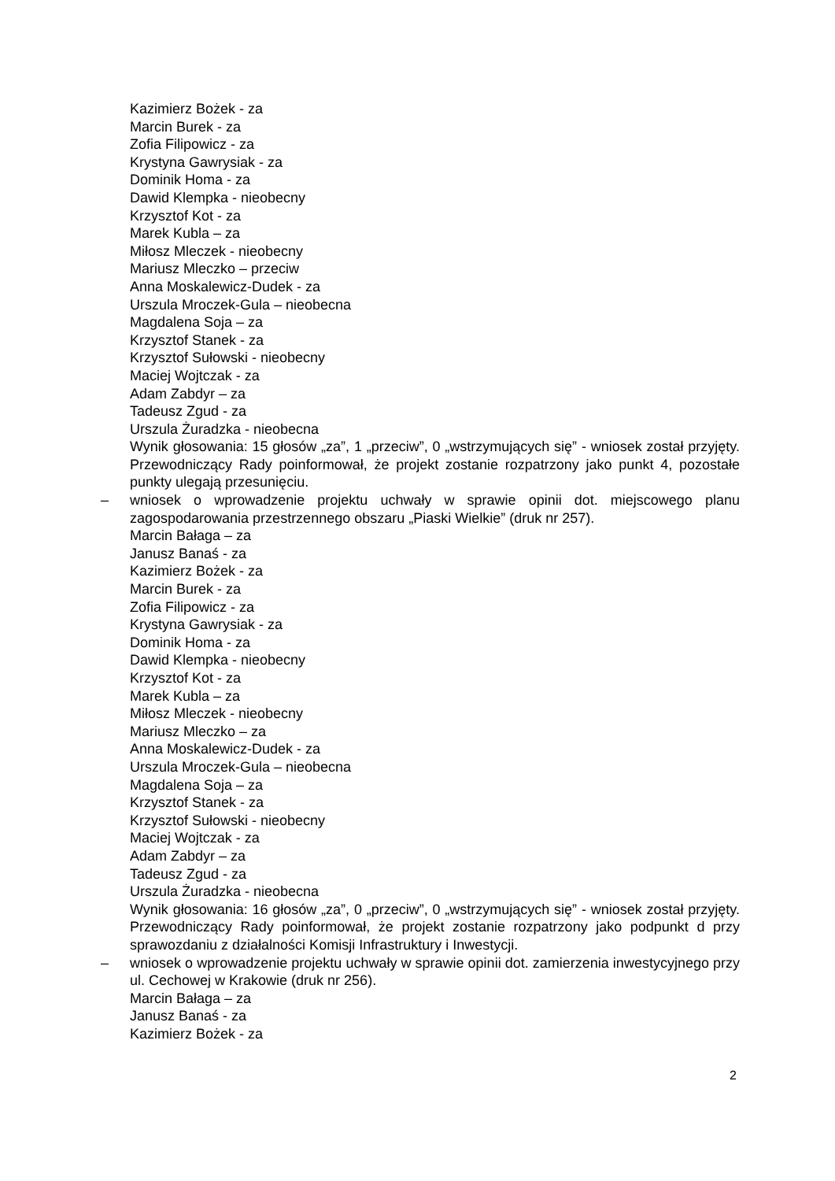Kazimierz Bożek - za
Marcin Burek - za
Zofia Filipowicz - za
Krystyna Gawrysiak - za
Dominik Homa - za
Dawid Klempka - nieobecny
Krzysztof Kot - za
Marek Kubla – za
Miłosz Mleczek - nieobecny
Mariusz Mleczko – przeciw
Anna Moskalewicz-Dudek - za
Urszula Mroczek-Gula – nieobecna
Magdalena Soja – za
Krzysztof Stanek - za
Krzysztof Sułowski - nieobecny
Maciej Wojtczak - za
Adam Zabdyr – za
Tadeusz Zgud - za
Urszula Żuradzka - nieobecna
Wynik głosowania: 15 głosów „za”, 1 „przeciw”, 0 „wstrzymujących się” - wniosek został przyjęty. Przewodniczący Rady poinformował, że projekt zostanie rozpatrzony jako punkt 4, pozostałe punkty ulegają przesunięciu.
– wniosek o wprowadzenie projektu uchwały w sprawie opinii dot. miejscowego planu zagospodarowania przestrzennego obszaru „Piaski Wielkie” (druk nr 257).
Marcin Bałaga – za
Janusz Banaś - za
Kazimierz Bożek - za
Marcin Burek - za
Zofia Filipowicz - za
Krystyna Gawrysiak - za
Dominik Homa - za
Dawid Klempka - nieobecny
Krzysztof Kot - za
Marek Kubla – za
Miłosz Mleczek - nieobecny
Mariusz Mleczko – za
Anna Moskalewicz-Dudek - za
Urszula Mroczek-Gula – nieobecna
Magdalena Soja – za
Krzysztof Stanek - za
Krzysztof Sułowski - nieobecny
Maciej Wojtczak - za
Adam Zabdyr – za
Tadeusz Zgud - za
Urszula Żuradzka - nieobecna
Wynik głosowania: 16 głosów „za”, 0 „przeciw”, 0 „wstrzymujących się” - wniosek został przyjęty. Przewodniczący Rady poinformował, że projekt zostanie rozpatrzony jako podpunkt d przy sprawozdaniu z działalności Komisji Infrastruktury i Inwestycji.
– wniosek o wprowadzenie projektu uchwały w sprawie opinii dot. zamierzenia inwestycyjnego przy ul. Cechowej w Krakowie (druk nr 256).
Marcin Bałaga – za
Janusz Banaś - za
Kazimierz Bożek - za
2